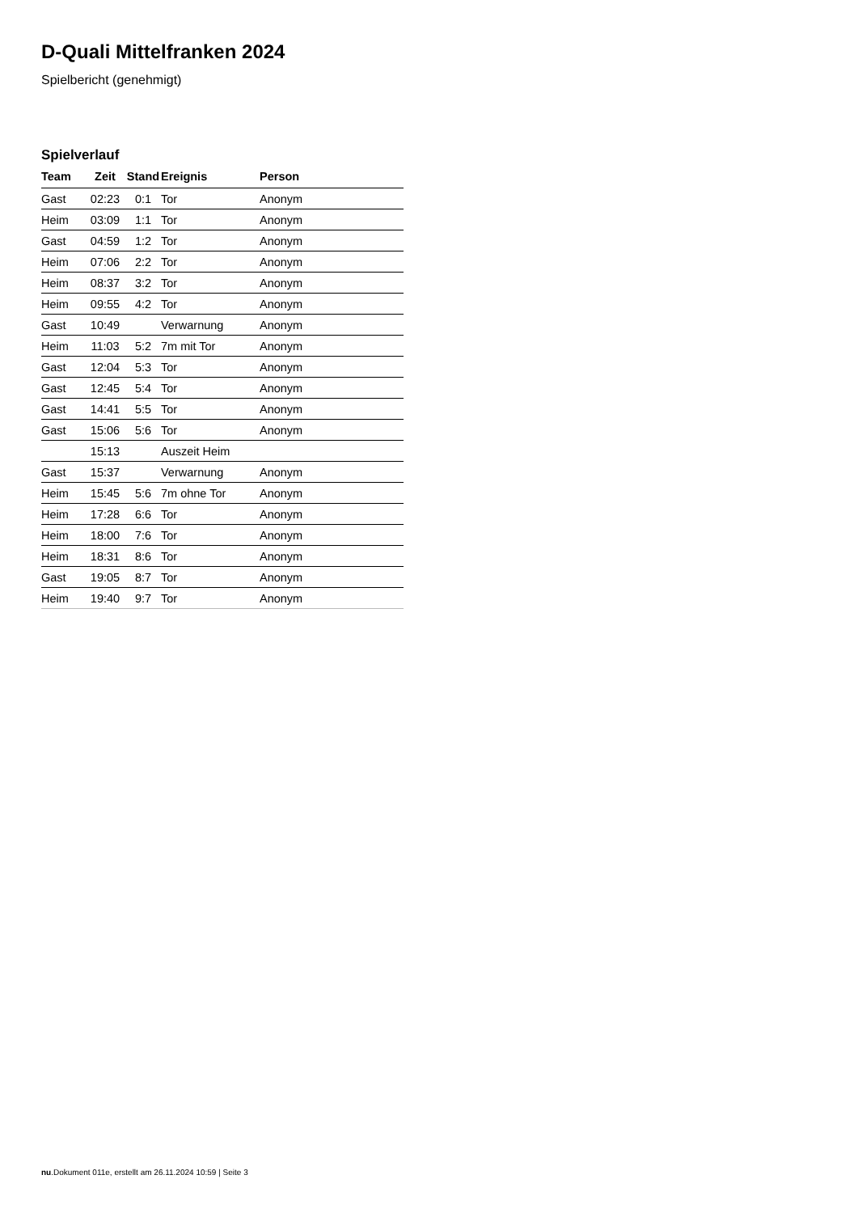D-Quali Mittelfranken 2024
Spielbericht (genehmigt)
Spielverlauf
| Team | Zeit | Stand | Ereignis | Person |
| --- | --- | --- | --- | --- |
| Gast | 02:23 | 0:1 | Tor | Anonym |
| Heim | 03:09 | 1:1 | Tor | Anonym |
| Gast | 04:59 | 1:2 | Tor | Anonym |
| Heim | 07:06 | 2:2 | Tor | Anonym |
| Heim | 08:37 | 3:2 | Tor | Anonym |
| Heim | 09:55 | 4:2 | Tor | Anonym |
| Gast | 10:49 | | Verwarnung | Anonym |
| Heim | 11:03 | 5:2 | 7m mit Tor | Anonym |
| Gast | 12:04 | 5:3 | Tor | Anonym |
| Gast | 12:45 | 5:4 | Tor | Anonym |
| Gast | 14:41 | 5:5 | Tor | Anonym |
| Gast | 15:06 | 5:6 | Tor | Anonym |
| | 15:13 | | Auszeit Heim | |
| Gast | 15:37 | | Verwarnung | Anonym |
| Heim | 15:45 | 5:6 | 7m ohne Tor | Anonym |
| Heim | 17:28 | 6:6 | Tor | Anonym |
| Heim | 18:00 | 7:6 | Tor | Anonym |
| Heim | 18:31 | 8:6 | Tor | Anonym |
| Gast | 19:05 | 8:7 | Tor | Anonym |
| Heim | 19:40 | 9:7 | Tor | Anonym |
nu.Dokument 011e, erstellt am 26.11.2024 10:59 | Seite 3